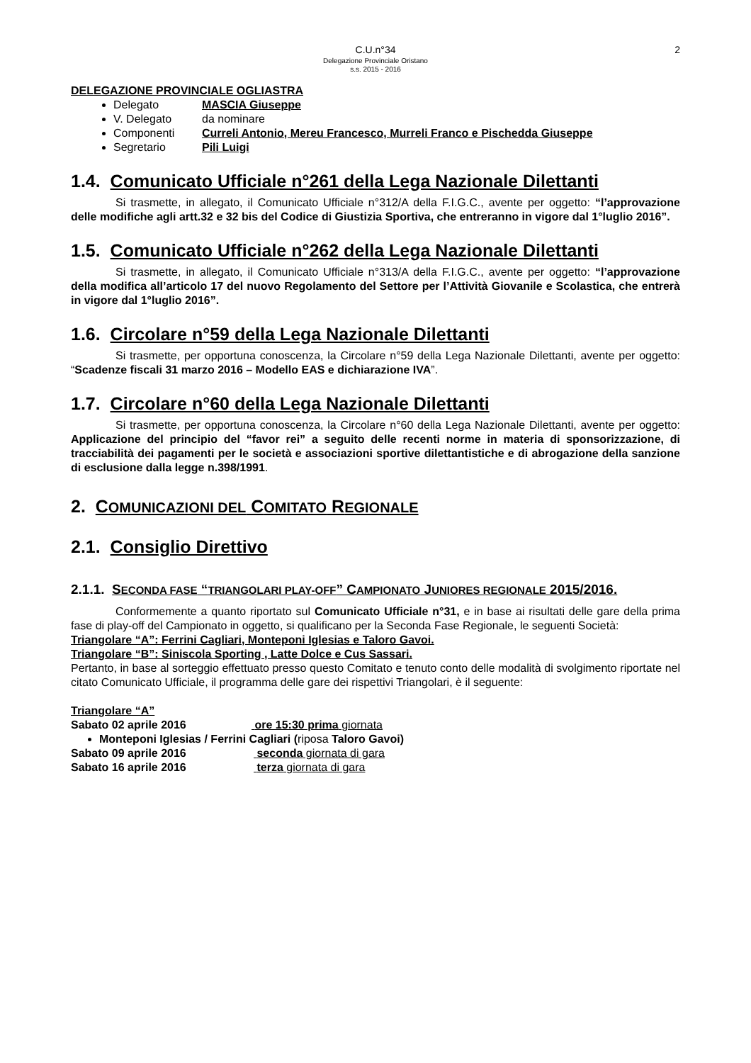C.U.n°34
Delegazione Provinciale Oristano
s.s. 2015 - 2016
2
DELEGAZIONE PROVINCIALE OGLIASTRA
Delegato MASCIA Giuseppe
V. Delegato da nominare
Componenti Curreli Antonio, Mereu Francesco, Murreli Franco e Pischedda Giuseppe
Segretario Pili Luigi
1.4. Comunicato Ufficiale n°261 della Lega Nazionale Dilettanti
Si trasmette, in allegato, il Comunicato Ufficiale n°312/A della F.I.G.C., avente per oggetto: “l’approvazione delle modifiche agli artt.32 e 32 bis del Codice di Giustizia Sportiva, che entreranno in vigore dal 1°luglio 2016”.
1.5. Comunicato Ufficiale n°262 della Lega Nazionale Dilettanti
Si trasmette, in allegato, il Comunicato Ufficiale n°313/A della F.I.G.C., avente per oggetto: “l’approvazione della modifica all’articolo 17 del nuovo Regolamento del Settore per l’Attività Giovanile e Scolastica, che entrerà in vigore dal 1°luglio 2016”.
1.6. Circolare n°59 della Lega Nazionale Dilettanti
Si trasmette, per opportuna conoscenza, la Circolare n°59 della Lega Nazionale Dilettanti, avente per oggetto: “Scadenze fiscali 31 marzo 2016 – Modello EAS e dichiarazione IVA”.
1.7. Circolare n°60 della Lega Nazionale Dilettanti
Si trasmette, per opportuna conoscenza, la Circolare n°60 della Lega Nazionale Dilettanti, avente per oggetto: Applicazione del principio del “favor rei” a seguito delle recenti norme in materia di sponsorizzazione, di tracciabilità dei pagamenti per le società e associazioni sportive dilettantistiche e di abrogazione della sanzione di esclusione dalla legge n.398/1991.
2. COMUNICAZIONI DEL COMITATO REGIONALE
2.1. Consiglio Direttivo
2.1.1. SECONDA FASE “TRIANGOLARI PLAY-OFF” CAMPIONATO JUNIORES REGIONALE 2015/2016.
Conformemente a quanto riportato sul Comunicato Ufficiale n°31, e in base ai risultati delle gare della prima fase di play-off del Campionato in oggetto, si qualificano per la Seconda Fase Regionale, le seguenti Società:
Triangolare “A”: Ferrini Cagliari, Monteponi Iglesias e Taloro Gavoi.
Triangolare “B”: Siniscola Sporting , Latte Dolce e Cus Sassari.
Pertanto, in base al sorteggio effettuato presso questo Comitato e tenuto conto delle modalità di svolgimento riportate nel citato Comunicato Ufficiale, il programma delle gare dei rispettivi Triangolari, è il seguente:
Triangolare “A”
Sabato 02 aprile 2016 ore 15:30 prima giornata
Monteponi Iglesias / Ferrini Cagliari (riposa Taloro Gavoi)
Sabato 09 aprile 2016 seconda giornata di gara
Sabato 16 aprile 2016 terza giornata di gara